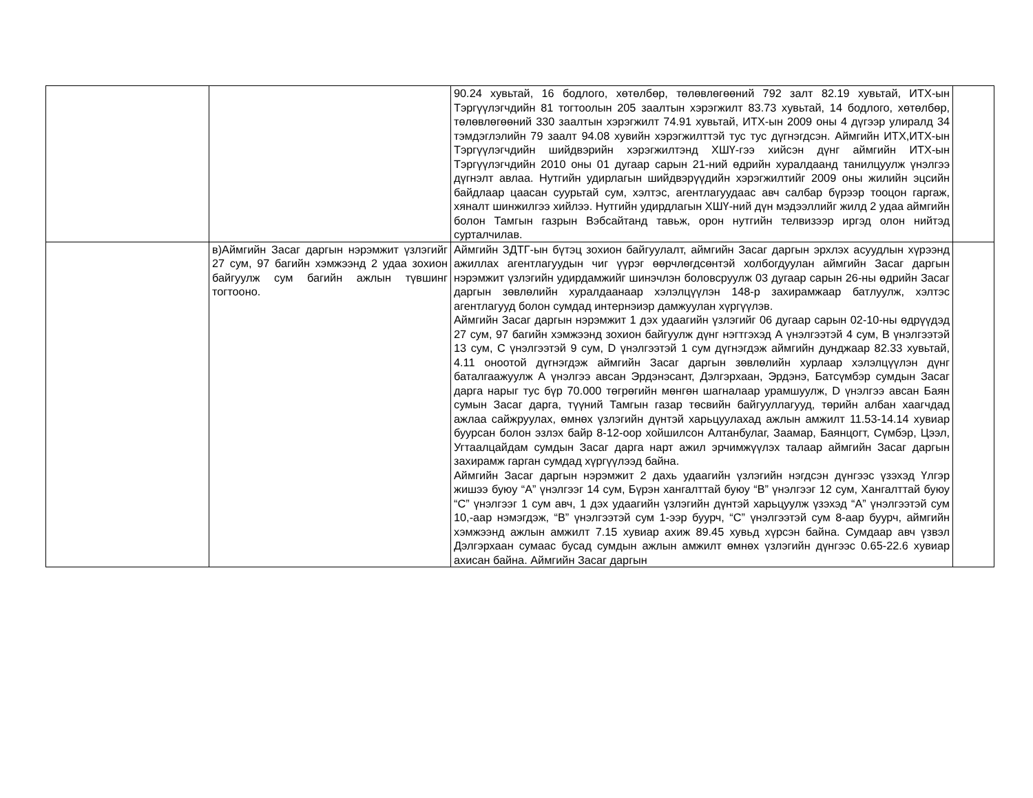| | | 90.24 хувьтай, 16 бодлого, хөтөлбөр, төлөвлөгөөний 792 залт 82.19 хувьтай, ИТХ-ын Тэргүүлэгчдийн 81 тогтоолын 205 заалтын хэрэгжилт 83.73 хувьтай, 14 бодлого, хөтөлбөр, төлөвлөгөөний 330 заалтын хэрэгжилт 74.91 хувьтай, ИТХ-ын 2009 оны 4 дүгээр улиралд 34 тэмдэглэлийн 79 заалт 94.08 хувийн хэрэгжилттэй тус тус дүгнэгдсэн. Аймгийн ИТХ,ИТХ-ын Тэргүүлэгчдийн шийдвэрийн хэрэгжилтэнд ХШҮ-гээ хийсэн дүнг аймгийн ИТХ-ын Тэргүүлэгчдийн 2010 оны 01 дугаар сарын 21-ний өдрийн хуралдаанд танилцуулж үнэлгээ дүгнэлт авлаа. Нутгийн удирлагын шийдвэрүүдийн хэрэгжилтийг 2009 оны жилийн эцсийн байдлаар цаасан суурьтай сум, хэлтэс, агентлагуудаас авч салбар бүрээр тооцон гаргаж, хяналт шинжилгээ хийлээ. Нутгийн удирдлагын ХШҮ-ний дүн мэдээллийг жилд 2 удаа аймгийн болон Тамгын газрын Вэбсайтанд тавьж, орон нутгийн телвизээр иргэд олон нийтэд сурталчилав. | |
| | в)Аймгийн Засаг даргын нэрэмжит үзлэгийг 27 сум, 97 багийн хэмжээнд 2 удаа зохион байгуулж сум багийн ажлын түвшинг тогтооно. | Аймгийн ЗДТГ-ын бүтэц зохион байгуулалт, аймгийн Засаг даргын эрхлэх асуудлын хүрээнд ажиллах агентлагуудын чиг үүрэг өөрчлөгдсөнтэй холбогдуулан аймгийн Засаг даргын нэрэмжит үзлэгийн удирдамжийг шинэчлэн боловсруулж 03 дугаар сарын 26-ны өдрийн Засаг даргын зөвлөлийн хуралдаанаар хэлэлцүүлэн 148-р захирамжаар батлуулж, хэлтэс агентлагууд болон сумдад интернэиэр дамжуулан хүргүүлэв. Аймгийн Засаг даргын нэрэмжит 1 дэх удаагийн үзлэгийг 06 дугаар сарын 02-10-ны өдрүүдэд 27 сум, 97 багийн хэмжээнд зохион байгуулж дүнг нэгтгэхэд А үнэлгээтэй 4 сум, В үнэлгээтэй 13 сум, С үнэлгээтэй 9 сум, D үнэлгээтэй 1 сум дүгнэгдэж аймгийн дунджаар 82.33 хувьтай, 4.11 оноотой дүгнэгдэж аймгийн Засаг даргын зөвлөлийн хурлаар хэлэлцүүлэн дүнг баталгаажуулж А үнэлгээ авсан Эрдэнэсант, Дэлгэрхаан, Эрдэнэ, Батсүмбэр сумдын Засаг дарга нарыг тус бүр 70.000 төгрөгийн мөнгөн шагналаар урамшуулж, D үнэлгээ авсан Баян сумын Засаг дарга, түүний Тамгын газар төсвийн байгууллагууд, төрийн албан хаагчдад ажлаа сайжруулах, өмнөх үзлэгийн дүнтэй харьцуулахад ажлын амжилт 11.53-14.14 хувиар буурсан болон эзлэх байр 8-12-оор хойшилсон Алтанбулаг, Заамар, Баянцогт, Сүмбэр, Цээл, Угтаалцайдам сумдын Засаг дарга нарт ажил эрчимжүүлэх талаар аймгийн Засаг даргын захирамж гарган сумдад хүргүүлээд байна. Аймгийн Засаг даргын нэрэмжит 2 дахь удаагийн үзлэгийн нэгдсэн дүнгээс үзэхэд Үлгэр жишээ буюу “А” үнэлгээг 14 сум, Бүрэн хангалттай буюу “В” үнэлгээг 12 сум, Хангалттай буюу “С” үнэлгээг 1 сум авч, 1 дэх удаагийн үзлэгийн дүнтэй харьцуулж үзэхэд “А” үнэлгээтэй сум 10,-аар нэмэгдэж, “В” үнэлгээтэй сум 1-ээр буурч, “С” үнэлгээтэй сум 8-аар буурч, аймгийн хэмжээнд ажлын амжилт 7.15 хувиар ахиж 89.45 хувьд хүрсэн байна. Сумдаар авч үзвэл Дэлгэрхаан сумаас бусад сумдын ажлын амжилт өмнөх үзлэгийн дүнгээс 0.65-22.6 хувиар ахисан байна. Аймгийн Засаг даргын | |